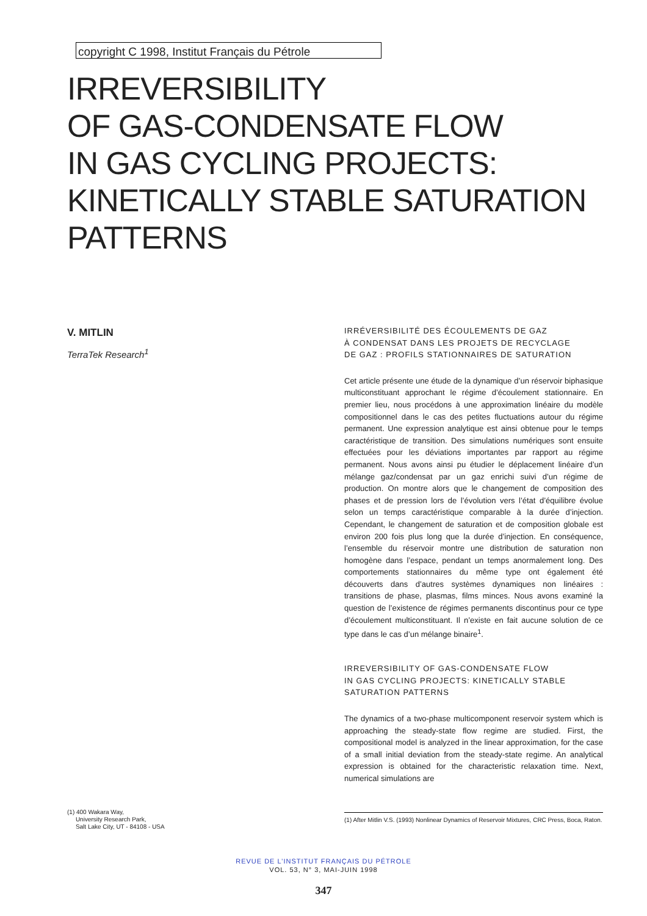copyright C 1998, Institut Français du Pétrole
IRREVERSIBILITY
OF GAS-CONDENSATE FLOW
IN GAS CYCLING PROJECTS:
KINETICALLY STABLE SATURATION
PATTERNS
V. MITLIN
TerraTek Research<sup>1</sup>
IRRÉVERSIBILITÉ DES ÉCOULEMENTS DE GAZ
À CONDENSAT DANS LES PROJETS DE RECYCLAGE
DE GAZ : PROFILS STATIONNAIRES DE SATURATION
Cet article présente une étude de la dynamique d’un réservoir biphasique multiconstituant approchant le régime d’écoulement stationnaire. En premier lieu, nous procédons à une approximation linéaire du modèle compositionnel dans le cas des petites fluctuations autour du régime permanent. Une expression analytique est ainsi obtenue pour le temps caractéristique de transition. Des simulations numériques sont ensuite effectuées pour les déviations importantes par rapport au régime permanent. Nous avons ainsi pu étudier le déplacement linéaire d’un mélange gaz/condensat par un gaz enrichi suivi d’un régime de production. On montre alors que le changement de composition des phases et de pression lors de l’évolution vers l’état d’équilibre évolue selon un temps caractéristique comparable à la durée d’injection. Cependant, le changement de saturation et de composition globale est environ 200 fois plus long que la durée d’injection. En conséquence, l’ensemble du réservoir montre une distribution de saturation non homogène dans l’espace, pendant un temps anormalement long. Des comportements stationnaires du même type ont également été découverts dans d’autres systèmes dynamiques non linéaires : transitions de phase, plasmas, films minces. Nous avons examiné la question de l’existence de régimes permanents discontinus pour ce type d’écoulement multiconstituant. Il n’existe en fait aucune solution de ce type dans le cas d’un mélange binaire<sup>1</sup>.
IRREVERSIBILITY OF GAS-CONDENSATE FLOW
IN GAS CYCLING PROJECTS: KINETICALLY STABLE
SATURATION PATTERNS
The dynamics of a two-phase multicomponent reservoir system which is approaching the steady-state flow regime are studied. First, the compositional model is analyzed in the linear approximation, for the case of a small initial deviation from the steady-state regime. An analytical expression is obtained for the characteristic relaxation time. Next, numerical simulations are
(1) 400 Wakara Way,
University Research Park,
Salt Lake City, UT - 84108 - USA
(1) After Mitlin V.S. (1993) Nonlinear Dynamics of Reservoir Mixtures, CRC Press, Boca, Raton.
REVUE DE L’INSTITUT FRANÇAIS DU PÉTROLE
VOL. 53, N° 3, MAI-JUIN 1998
347